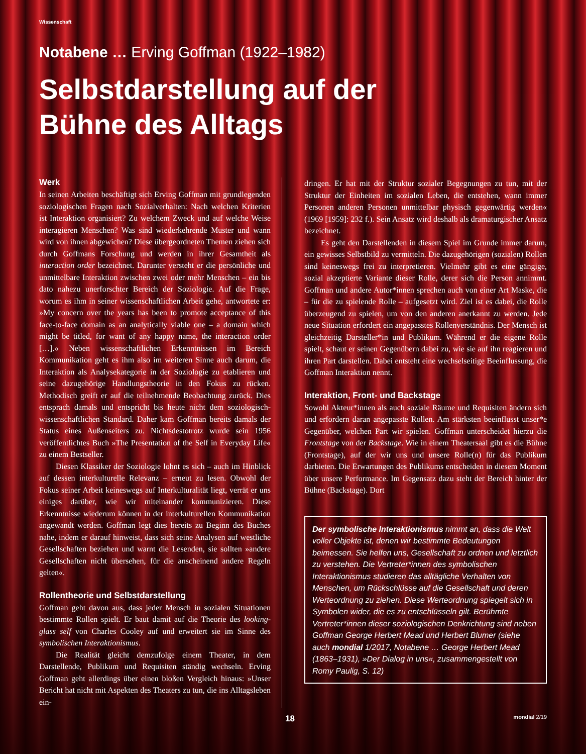Wissenschaft
Notabene … Erving Goffman (1922–1982)
Selbstdarstellung auf der
Bühne des Alltags
Werk
In seinen Arbeiten beschäftigt sich Erving Goffman mit grundlegenden soziologischen Fragen nach Sozialverhalten: Nach welchen Kriterien ist Interaktion organisiert? Zu welchem Zweck und auf welche Weise interagieren Menschen? Was sind wiederkehrende Muster und wann wird von ihnen abgewichen? Diese übergeordneten Themen ziehen sich durch Goffmans Forschung und werden in ihrer Gesamtheit als interaction order bezeichnet. Darunter versteht er die persönliche und unmittelbare Interaktion zwischen zwei oder mehr Menschen – ein bis dato nahezu unerforschter Bereich der Soziologie. Auf die Frage, worum es ihm in seiner wissenschaftlichen Arbeit gehe, antwortete er: »My concern over the years has been to promote acceptance of this face-to-face domain as an analytically viable one – a domain which might be titled, for want of any happy name, the interaction order […].« Neben wissenschaftlichen Erkenntnissen im Bereich Kommunikation geht es ihm also im weiteren Sinne auch darum, die Interaktion als Analysekategorie in der Soziologie zu etablieren und seine dazugehörige Handlungstheorie in den Fokus zu rücken. Methodisch greift er auf die teilnehmende Beobachtung zurück. Dies entsprach damals und entspricht bis heute nicht dem soziologisch-wissenschaftlichen Standard. Daher kam Goffman bereits damals der Status eines Außenseiters zu. Nichtsdestotrotz wurde sein 1956 veröffentlichtes Buch »The Presentation of the Self in Everyday Life« zu einem Bestseller.
Diesen Klassiker der Soziologie lohnt es sich – auch im Hinblick auf dessen interkulturelle Relevanz – erneut zu lesen. Obwohl der Fokus seiner Arbeit keineswegs auf Interkulturalität liegt, verrät er uns einiges darüber, wie wir miteinander kommunizieren. Diese Erkenntnisse wiederum können in der interkulturellen Kommunikation angewandt werden. Goffman legt dies bereits zu Beginn des Buches nahe, indem er darauf hinweist, dass sich seine Analysen auf westliche Gesellschaften beziehen und warnt die Lesenden, sie sollten »andere Gesellschaften nicht übersehen, für die anscheinend andere Regeln gelten«.
Rollentheorie und Selbstdarstellung
Goffman geht davon aus, dass jeder Mensch in sozialen Situationen bestimmte Rollen spielt. Er baut damit auf die Theorie des looking-glass self von Charles Cooley auf und erweitert sie im Sinne des symbolischen Interaktionismus.
Die Realität gleicht demzufolge einem Theater, in dem Darstellende, Publikum und Requisiten ständig wechseln. Erving Goffman geht allerdings über einen bloßen Vergleich hinaus: »Unser Bericht hat nicht mit Aspekten des Theaters zu tun, die ins Alltagsleben ein-
dringen. Er hat mit der Struktur sozialer Begegnungen zu tun, mit der Struktur der Einheiten im sozialen Leben, die entstehen, wann immer Personen anderen Personen unmittelbar physisch gegenwärtig werden« (1969 [1959]: 232 f.). Sein Ansatz wird deshalb als dramaturgischer Ansatz bezeichnet.
Es geht den Darstellenden in diesem Spiel im Grunde immer darum, ein gewisses Selbstbild zu vermitteln. Die dazugehörigen (sozialen) Rollen sind keineswegs frei zu interpretieren. Vielmehr gibt es eine gängige, sozial akzeptierte Variante dieser Rolle, derer sich die Person annimmt. Goffman und andere Autor*innen sprechen auch von einer Art Maske, die – für die zu spielende Rolle – aufgesetzt wird. Ziel ist es dabei, die Rolle überzeugend zu spielen, um von den anderen anerkannt zu werden. Jede neue Situation erfordert ein angepasstes Rollenverständnis. Der Mensch ist gleichzeitig Darsteller*in und Publikum. Während er die eigene Rolle spielt, schaut er seinen Gegenübern dabei zu, wie sie auf ihn reagieren und ihren Part darstellen. Dabei entsteht eine wechselseitige Beeinflussung, die Goffman Interaktion nennt.
Interaktion, Front- und Backstage
Sowohl Akteur*innen als auch soziale Räume und Requisiten ändern sich und erfordern daran angepasste Rollen. Am stärksten beeinflusst unser*e Gegenüber, welchen Part wir spielen. Goffman unterscheidet hierzu die Frontstage von der Backstage. Wie in einem Theatersaal gibt es die Bühne (Frontstage), auf der wir uns und unsere Rolle(n) für das Publikum darbieten. Die Erwartungen des Publikums entscheiden in diesem Moment über unsere Performance. Im Gegensatz dazu steht der Bereich hinter der Bühne (Backstage). Dort
Der symbolische Interaktionismus nimmt an, dass die Welt voller Objekte ist, denen wir bestimmte Bedeutungen beimessen. Sie helfen uns, Gesellschaft zu ordnen und letztlich zu verstehen. Die Vertreter*innen des symbolischen Interaktionismus studieren das alltägliche Verhalten von Menschen, um Rückschlüsse auf die Gesellschaft und deren Werteordnung zu ziehen. Diese Werteordnung spiegelt sich in Symbolen wider, die es zu entschlüsseln gilt. Berühmte Vertreter*innen dieser soziologischen Denkrichtung sind neben Goffman George Herbert Mead und Herbert Blumer (siehe auch mondial 1/2017, Notabene … George Herbert Mead (1863–1931), »Der Dialog in uns«, zusammengestellt von Romy Paulig, S. 12)
18 mondial 2/19